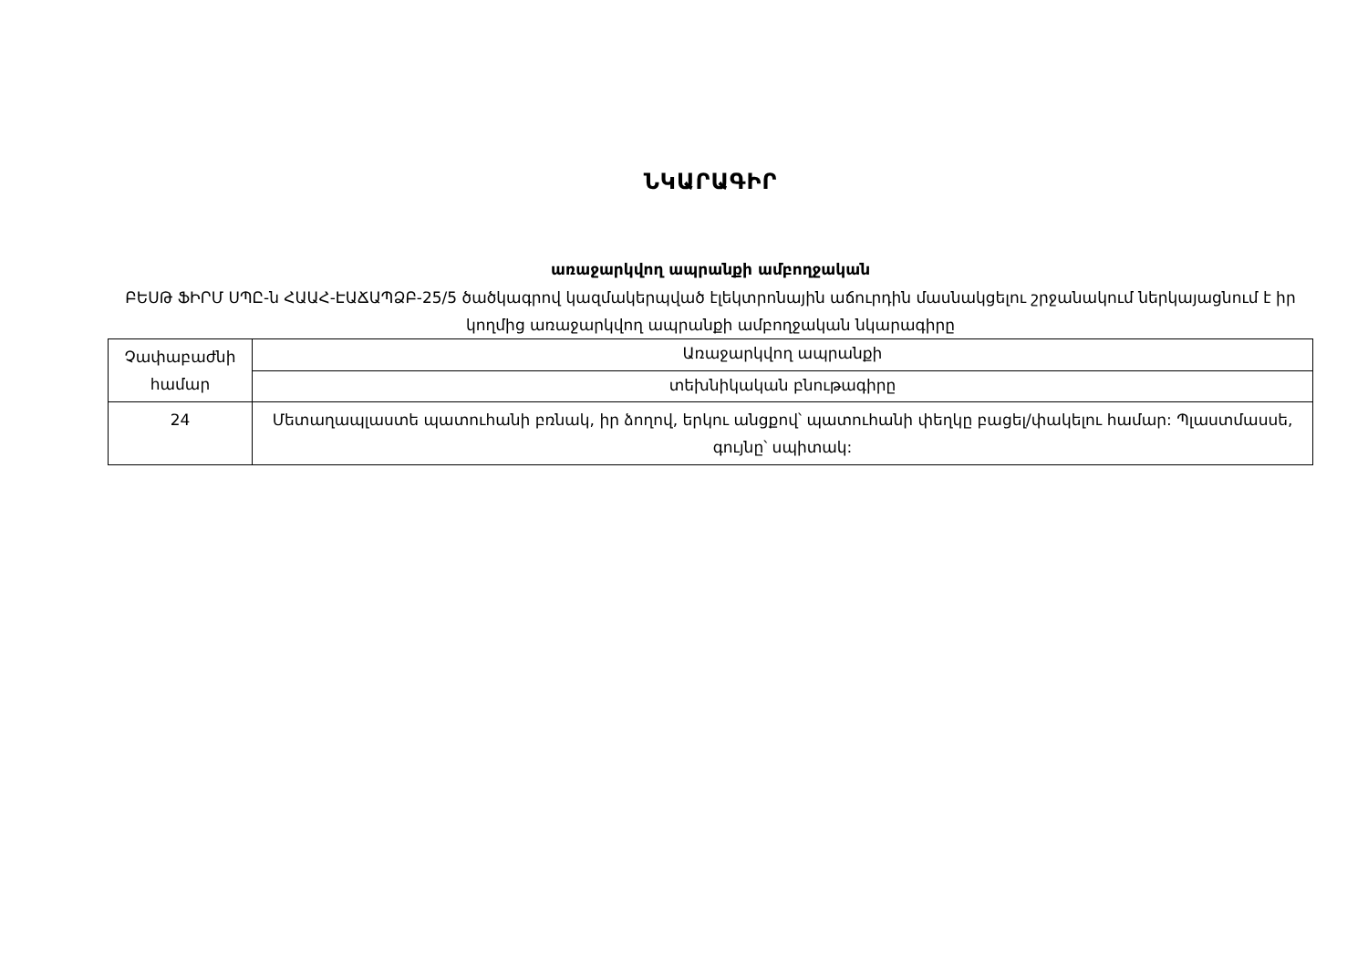ՆԿԱՐԱԳԻՐ
առաջարկվող ապրանքի ամբողջական
ԲԵՍԹ ՖԻՐՄ ՍՊԸ-ն ՀԱԱՀ-ԷԱՃԱՊՁԲ-25/5 ծածկագրով կազմակերպված էլեկտրոնային աճուրդին մասնակցելու շրջանակում ներկայացնում է իր կողմից առաջարկվող ապրանքի ամբողջական նկարագիրը
| Չափաբաժնի համար | Առաջարկվող ապրանքի |
| | տեխնիկական բնութագիրը |
| 24 | Մետաղապլաստե պատուհանի բռնակ, իր ձողով, երկու անցքով՝ պատուհանի փեղկը բացել/փակելու համար: Պլաստմասսե, գույնը՝ սպիտակ: |